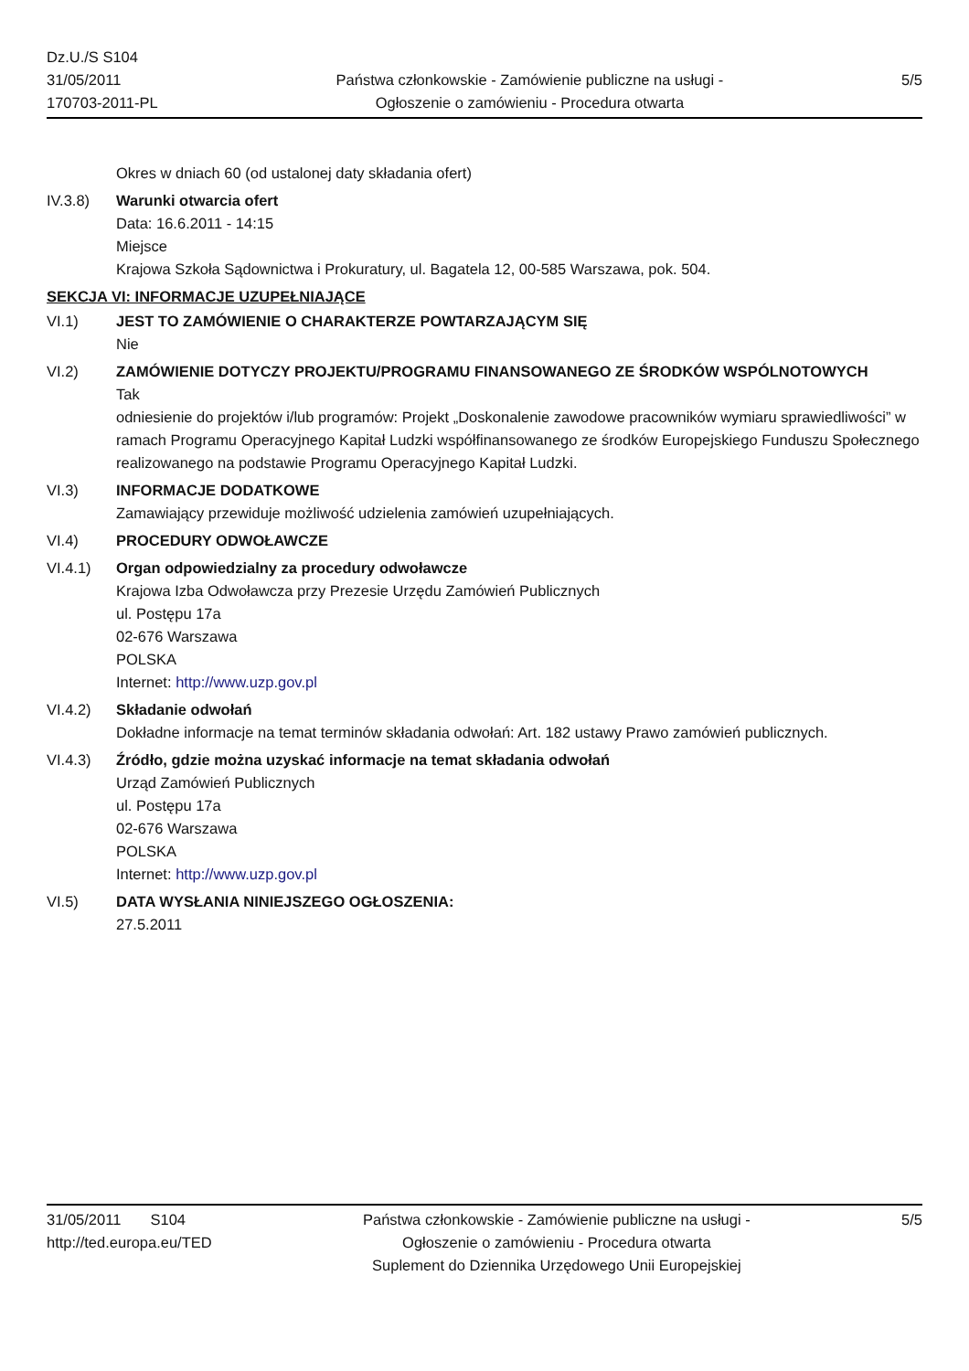Dz.U./S S104
31/05/2011
170703-2011-PL
Państwa członkowskie - Zamówienie publiczne na usługi - Ogłoszenie o zamówieniu - Procedura otwarta
5/5
Okres w dniach 60 (od ustalonej daty składania ofert)
IV.3.8) Warunki otwarcia ofert
Data: 16.6.2011 - 14:15
Miejsce
Krajowa Szkoła Sądownictwa i Prokuratury, ul. Bagatela 12, 00-585 Warszawa, pok. 504.
SEKCJA VI: INFORMACJE UZUPEŁNIAJĄCE
VI.1) JEST TO ZAMÓWIENIE O CHARAKTERZE POWTARZAJĄCYM SIĘ
Nie
VI.2) ZAMÓWIENIE DOTYCZY PROJEKTU/PROGRAMU FINANSOWANEGO ZE ŚRODKÓW WSPÓLNOTOWYCH
Tak
odniesienie do projektów i/lub programów: Projekt „Doskonalenie zawodowe pracowników wymiaru sprawiedliwości” w ramach Programu Operacyjnego Kapitał Ludzki współfinansowanego ze środków Europejskiego Funduszu Społecznego realizowanego na podstawie Programu Operacyjnego Kapitał Ludzki.
VI.3) INFORMACJE DODATKOWE
Zamawiający przewiduje możliwość udzielenia zamówień uzupełniających.
VI.4) PROCEDURY ODWOŁAWCZE
VI.4.1) Organ odpowiedzialny za procedury odwoławcze
Krajowa Izba Odwoławcza przy Prezesie Urzędu Zamówień Publicznych
ul. Postępu 17a
02-676 Warszawa
POLSKA
Internet: http://www.uzp.gov.pl
VI.4.2) Składanie odwołań
Dokładne informacje na temat terminów składania odwołań: Art. 182 ustawy Prawo zamówień publicznych.
VI.4.3) Źródło, gdzie można uzyskać informacje na temat składania odwołań
Urząd Zamówień Publicznych
ul. Postępu 17a
02-676 Warszawa
POLSKA
Internet: http://www.uzp.gov.pl
VI.5) DATA WYSŁANIA NINIEJSZEGO OGŁOSZENIA:
27.5.2011
31/05/2011 S104
http://ted.europa.eu/TED
Państwa członkowskie - Zamówienie publiczne na usługi - Ogłoszenie o zamówieniu - Procedura otwarta
Suplement do Dziennika Urzędowego Unii Europejskiej
5/5